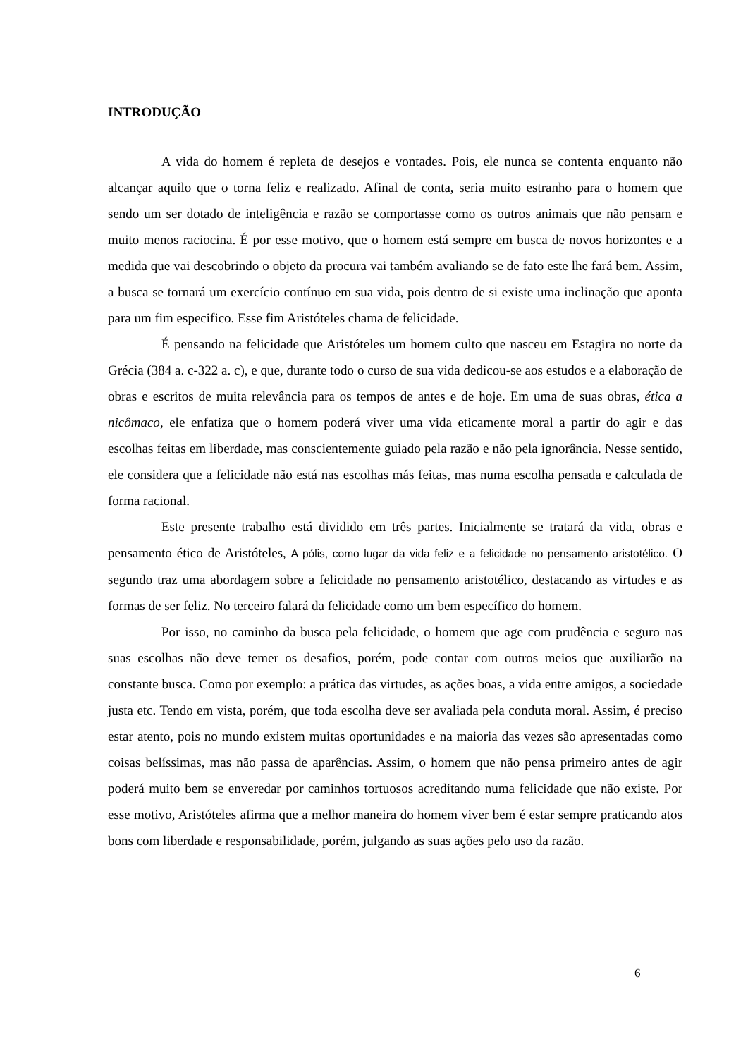INTRODUÇÃO
A vida do homem é repleta de desejos e vontades. Pois, ele nunca se contenta enquanto não alcançar aquilo que o torna feliz e realizado. Afinal de conta, seria muito estranho para o homem que sendo um ser dotado de inteligência e razão se comportasse como os outros animais que não pensam e muito menos raciocina. É por esse motivo, que o homem está sempre em busca de novos horizontes e a medida que vai descobrindo o objeto da procura vai também avaliando se de fato este lhe fará bem. Assim, a busca se tornará um exercício contínuo em sua vida, pois dentro de si existe uma inclinação que aponta para um fim especifico. Esse fim Aristóteles chama de felicidade.
É pensando na felicidade que Aristóteles um homem culto que nasceu em Estagira no norte da Grécia (384 a. c-322 a. c), e que, durante todo o curso de sua vida dedicou-se aos estudos e a elaboração de obras e escritos de muita relevância para os tempos de antes e de hoje. Em uma de suas obras, ética a nicômaco, ele enfatiza que o homem poderá viver uma vida eticamente moral a partir do agir e das escolhas feitas em liberdade, mas conscientemente guiado pela razão e não pela ignorância. Nesse sentido, ele considera que a felicidade não está nas escolhas más feitas, mas numa escolha pensada e calculada de forma racional.
Este presente trabalho está dividido em três partes. Inicialmente se tratará da vida, obras e pensamento ético de Aristóteles, A pólis, como lugar da vida feliz e a felicidade no pensamento aristotélico. O segundo traz uma abordagem sobre a felicidade no pensamento aristotélico, destacando as virtudes e as formas de ser feliz. No terceiro falará da felicidade como um bem específico do homem.
Por isso, no caminho da busca pela felicidade, o homem que age com prudência e seguro nas suas escolhas não deve temer os desafios, porém, pode contar com outros meios que auxiliarão na constante busca. Como por exemplo: a prática das virtudes, as ações boas, a vida entre amigos, a sociedade justa etc. Tendo em vista, porém, que toda escolha deve ser avaliada pela conduta moral. Assim, é preciso estar atento, pois no mundo existem muitas oportunidades e na maioria das vezes são apresentadas como coisas belíssimas, mas não passa de aparências. Assim, o homem que não pensa primeiro antes de agir poderá muito bem se enveredar por caminhos tortuosos acreditando numa felicidade que não existe. Por esse motivo, Aristóteles afirma que a melhor maneira do homem viver bem é estar sempre praticando atos bons com liberdade e responsabilidade, porém, julgando as suas ações pelo uso da razão.
6